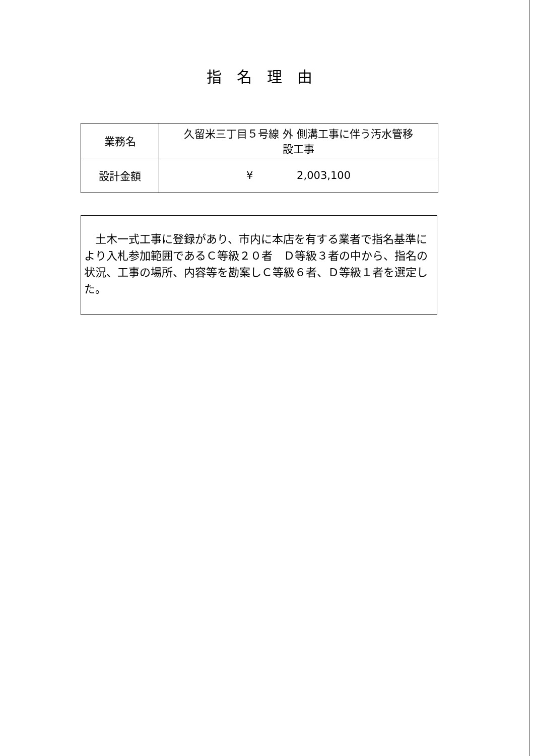指名理由
| 業務名 | 久留米三丁目５号線 外 側溝工事に伴う汚水管移 設工事 |
| 設計金額 | ¥ 2,003,100 |
　土木一式工事に登録があり、市内に本店を有する業者で指名基準により入札参加範囲であるＣ等級２０者　Ｄ等級３者の中から、指名の状況、工事の場所、内容等を勘案しＣ等級６者、Ｄ等級１者を選定した。